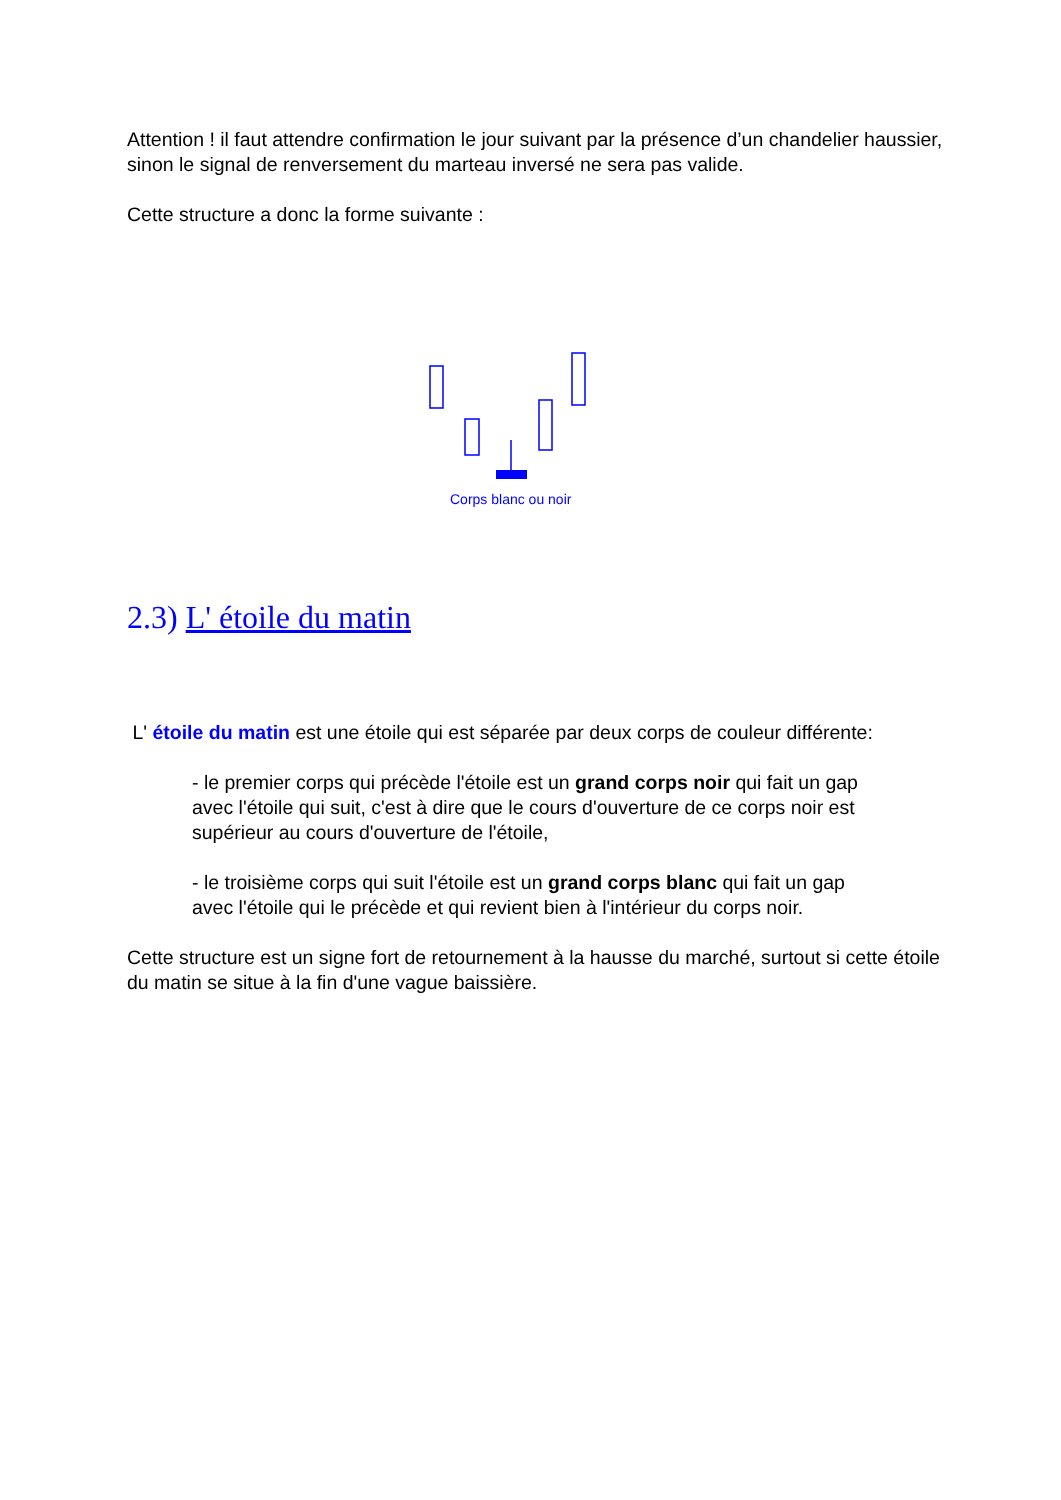Attention ! il faut attendre confirmation le jour suivant par la présence d’un chandelier haussier, sinon le signal de renversement du marteau inversé ne sera pas valide.
Cette structure a donc la forme suivante :
Corps blanc ou noir
2.3) L' étoile du matin
L' étoile du matin est une étoile qui est séparée par deux corps de couleur différente:
- le premier corps qui précède l'étoile est un grand corps noir qui fait un gap avec l'étoile qui suit, c'est à dire que le cours d'ouverture de ce corps noir est supérieur au cours d'ouverture de l'étoile,
- le troisième corps qui suit l'étoile est un grand corps blanc qui fait un gap avec l'étoile qui le précède et qui revient bien à l'intérieur du corps noir.
Cette structure est un signe fort de retournement à la hausse du marché, surtout si cette étoile du matin se situe à la fin d'une vague baissière.